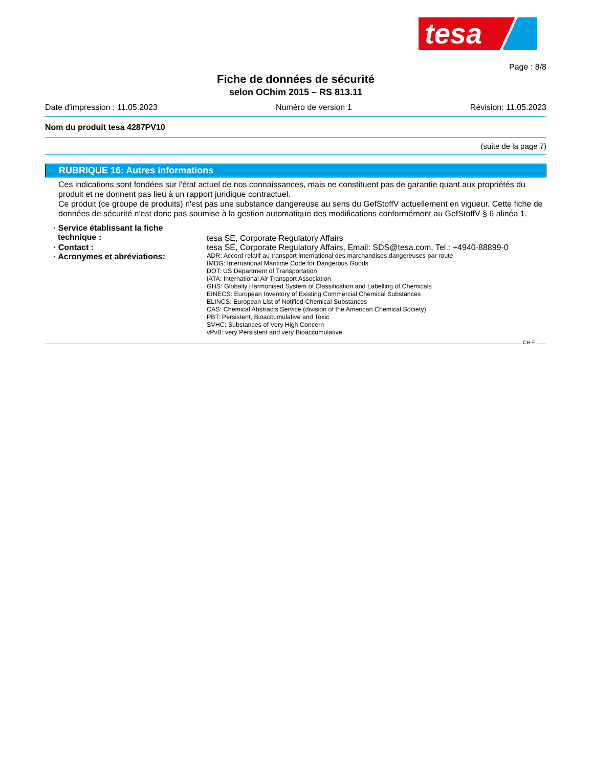tesa
Page : 8/8
Fiche de données de sécurité
selon OChim 2015 – RS 813.11
Date d'impression : 11.05.2023 Numéro de version 1 Révision: 11.05.2023
Nom du produit tesa 4287PV10
(suite de la page 7)
RUBRIQUE 16: Autres informations
Ces indications sont fondées sur l'état actuel de nos connaissances, mais ne constituent pas de garantie quant aux propriétés du produit et ne donnent pas lieu à un rapport juridique contractuel.
Ce produit (ce groupe de produits) n'est pas une substance dangereuse au sens du GefStoffV actuellement en vigueur. Cette fiche de données de sécurité n'est donc pas soumise à la gestion automatique des modifications conformément au GefStoffV § 6 alinéa 1.
· Service établissant la fiche
technique :
tesa SE, Corporate Regulatory Affairs
· Contact :
tesa SE, Corporate Regulatory Affairs, Email: SDS@tesa.com, Tel.: +4940-88899-0
· Acronymes et abréviations:
ADR: Accord relatif au transport international des marchandises dangereuses par route
IMDG: International Maritime Code for Dangerous Goods
DOT: US Department of Transportation
IATA: International Air Transport Association
GHS: Globally Harmonised System of Classification and Labelling of Chemicals
EINECS: European Inventory of Existing Commercial Chemical Substances
ELINCS: European List of Notified Chemical Substances
CAS: Chemical Abstracts Service (division of the American Chemical Society)
PBT: Persistent, Bioaccumulative and Toxic
SVHC: Substances of Very High Concern
vPvB: very Persistent and very Bioaccumulative
CH-F